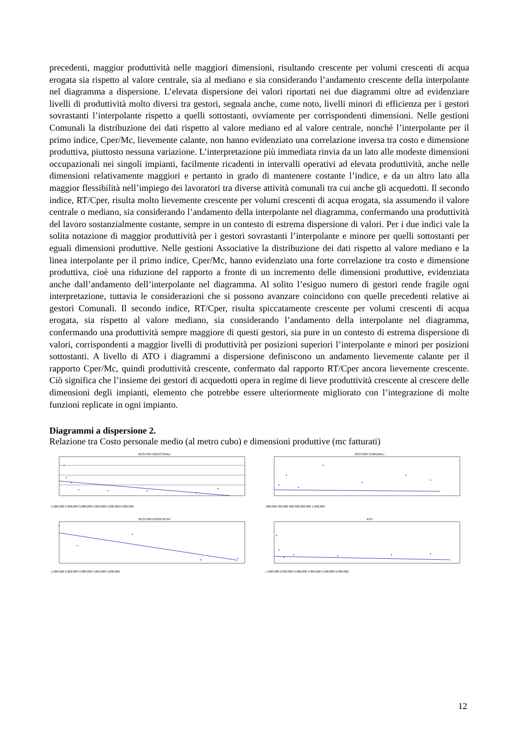precedenti, maggior produttività nelle maggiori dimensioni, risultando crescente per volumi crescenti di acqua erogata sia rispetto al valore centrale, sia al mediano e sia considerando l’andamento crescente della interpolante nel diagramma a dispersione. L’elevata dispersione dei valori riportati nei due diagrammi oltre ad evidenziare livelli di produttività molto diversi tra gestori, segnala anche, come noto, livelli minori di efficienza per i gestori sovrastanti l’interpolante rispetto a quelli sottostanti, ovviamente per corrispondenti dimensioni. Nelle gestioni Comunali la distribuzione dei dati rispetto al valore mediano ed al valore centrale, nonché l’interpolante per il primo indice, Cper/Mc, lievemente calante, non hanno evidenziato una correlazione inversa tra costo e dimensione produttiva, piuttosto nessuna variazione. L’interpretazione più immediata rinvia da un lato alle modeste dimensioni occupazionali nei singoli impianti, facilmente ricadenti in intervalli operativi ad elevata produttività, anche nelle dimensioni relativamente maggiori e pertanto in grado di mantenere costante l’indice, e da un altro lato alla maggior flessibilità nell’impiego dei lavoratori tra diverse attività comunali tra cui anche gli acquedotti. Il secondo indice, RT/Cper, risulta molto lievemente crescente per volumi crescenti di acqua erogata, sia assumendo il valore centrale o mediano, sia considerando l’andamento della interpolante nel diagramma, confermando una produttività del lavoro sostanzialmente costante, sempre in un contesto di estrema dispersione di valori. Per i due indici vale la solita notazione di maggior produttività per i gestori sovrastanti l’interpolante e minore per quelli sottostanti per eguali dimensioni produttive. Nelle gestioni Associative la distribuzione dei dati rispetto al valore mediano e la linea interpolante per il primo indice, Cper/Mc, hanno evidenziato una forte correlazione tra costo e dimensione produttiva, cioè una riduzione del rapporto a fronte di un incremento delle dimensioni produttive, evidenziata anche dall’andamento dell’interpolante nel diagramma. Al solito l’esiguo numero di gestori rende fragile ogni interpretazione, tuttavia le considerazioni che si possono avanzare coincidono con quelle precedenti relative ai gestori Comunali. Il secondo indice, RT/Cper, risulta spiccatamente crescente per volumi crescenti di acqua erogata, sia rispetto al valore mediano, sia considerando l’andamento della interpolante nel diagramma, confermando una produttività sempre maggiore di questi gestori, sia pure in un contesto di estrema dispersione di valori, corrispondenti a maggior livelli di produttività per posizioni superiori l’interpolante e minori per posizioni sottostanti. A livello di ATO i diagrammi a dispersione definiscono un andamento lievemente calante per il rapporto Cper/Mc, quindi produttività crescente, confermato dal rapporto RT/Cper ancora lievemente crescente. Ciò significa che l’insieme dei gestori di acquedotti opera in regime di lieve produttività crescente al crescere delle dimensioni degli impianti, elemento che potrebbe essere ulteriormente migliorato con l’integrazione di molte funzioni replicate in ogni impianto.
Diagrammi a dispersione 2.
Relazione tra Costo personale medio (al metro cubo) e dimensioni produttive (mc fatturati)
GESTORI INDUSTRIALI
- 1.000.000 2.000.000 3.000.000 4.000.000 5.000.000 6.000.000
GESTORI COMUNALI
- 200.000 400.000 600.000 800.000 1.000.000
GESTORI ASSOCIATIVI
- 1.000.000 2.000.000 3.000.000 4.000.000 5.000.000
ATO
- 1.000.000 2.000.000 3.000.000 4.000.000 5.000.000 6.000.000
12